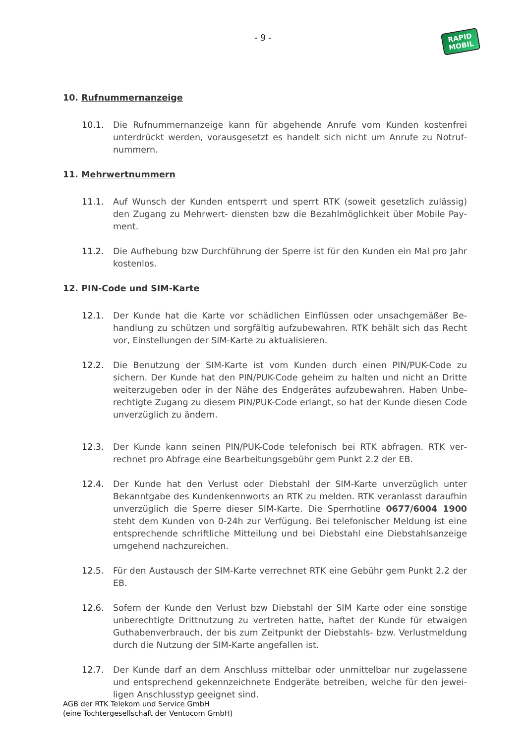- 9 -
RAPID
MOBIL
10. Rufnummernanzeige
10.1. Die Rufnummernanzeige kann für abgehende Anrufe vom Kunden kostenfrei unterdrückt werden, vorausgesetzt es handelt sich nicht um Anrufe zu Notruf­nummern.
11. Mehrwertnummern
11.1. Auf Wunsch der Kunden entsperrt und sperrt RTK (soweit gesetzlich zulässig) den Zugang zu Mehrwert- diensten bzw die Bezahlmöglichkeit über Mobile Pay­ment.
11.2. Die Aufhebung bzw Durchführung der Sperre ist für den Kunden ein Mal pro Jahr kostenlos.
12. PIN-Code und SIM-Karte
12.1. Der Kunde hat die Karte vor schädlichen Einflüssen oder unsachgemäßer Be­handlung zu schützen und sorgfältig aufzubewahren. RTK behält sich das Recht vor, Einstellungen der SIM-Karte zu aktualisieren.
12.2. Die Benutzung der SIM-Karte ist vom Kunden durch einen PIN/PUK-Code zu sichern. Der Kunde hat den PIN/PUK-Code geheim zu halten und nicht an Dritte weiterzugeben oder in der Nähe des Endgerätes aufzubewahren. Haben Unbe­rechtigte Zugang zu diesem PIN/PUK-Code erlangt, so hat der Kunde diesen Code unverzüglich zu ändern.
12.3. Der Kunde kann seinen PIN/PUK-Code telefonisch bei RTK abfragen. RTK ver­rechnet pro Abfrage eine Bearbeitungsgebühr gem Punkt 2.2 der EB.
12.4. Der Kunde hat den Verlust oder Diebstahl der SIM-Karte unverzüglich unter Bekanntgabe des Kundenkennworts an RTK zu melden. RTK veranlasst darauf­hin unverzüglich die Sperre dieser SIM-Karte. Die Sperrhotline 0677/6004 1900 steht dem Kunden von 0-24h zur Verfügung. Bei telefonischer Meldung ist eine entsprechende schriftliche Mitteilung und bei Diebstahl eine Diebstahls­anzeige umgehend nachzureichen.
12.5. Für den Austausch der SIM-Karte verrechnet RTK eine Gebühr gem Punkt 2.2 der EB.
12.6. Sofern der Kunde den Verlust bzw Diebstahl der SIM Karte oder eine sonstige unberechtigte Drittnutzung zu vertreten hatte, haftet der Kunde für etwaigen Guthabenverbrauch, der bis zum Zeitpunkt der Diebstahls- bzw. Verlustmel­dung durch die Nutzung der SIM-Karte angefallen ist.
12.7. Der Kunde darf an dem Anschluss mittelbar oder unmittelbar nur zugelassene und entsprechend gekennzeichnete Endgeräte betreiben, welche für den jewei­ligen Anschlusstyp geeignet sind.
AGB der RTK Telekom und Service GmbH
(eine Tochtergesellschaft der Ventocom GmbH)